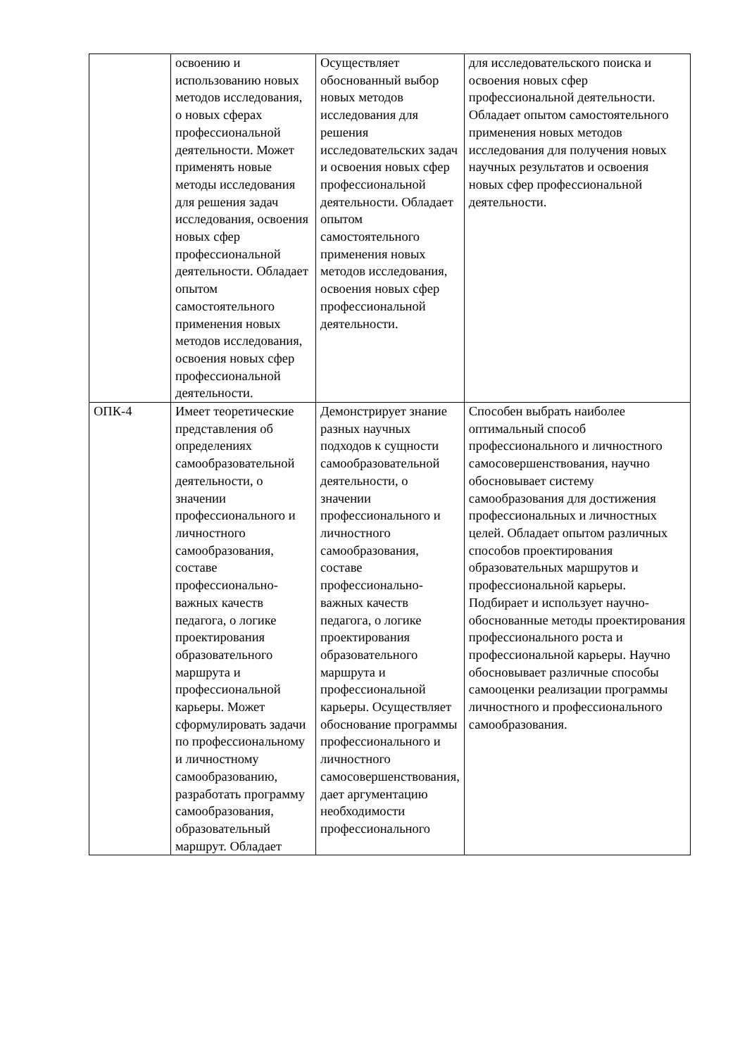| | освоению и использованию новых методов исследования, о новых сферах профессиональной деятельности. Может применять новые методы исследования для решения задач исследования, освоения новых сфер профессиональной деятельности. Обладает опытом самостоятельного применения новых методов исследования, освоения новых сфер профессиональной деятельности. | Осуществляет обоснованный выбор новых методов исследования для решения исследовательских задач и освоения новых сфер профессиональной деятельности. Обладает опытом самостоятельного применения новых методов исследования, освоения новых сфер профессиональной деятельности. | для исследовательского поиска и освоения новых сфер профессиональной деятельности. Обладает опытом самостоятельного применения новых методов исследования для получения новых научных результатов и освоения новых сфер профессиональной деятельности. |
| ОПК-4 | Имеет теоретические представления об определениях самообразовательной деятельности, о значении профессионального и личностного самообразования, составе профессионально-важных качеств педагога, о логике проектирования образовательного маршрута и профессиональной карьеры. Может сформулировать задачи по профессиональному и личностному самообразованию, разработать программу самообразования, образовательный маршрут. Обладает | Демонстрирует знание разных научных подходов к сущности самообразовательной деятельности, о значении профессионального и личностного самообразования, составе профессионально-важных качеств педагога, о логике проектирования образовательного маршрута и профессиональной карьеры. Осуществляет обоснование программы профессионального и личностного самосовершенствования, дает аргументацию необходимости профессионального | Способен выбрать наиболее оптимальный способ профессионального и личностного самосовершенствования, научно обосновывает систему самообразования для достижения профессиональных и личностных целей. Обладает опытом различных способов проектирования образовательных маршрутов и профессиональной карьеры. Подбирает и использует научно-обоснованные методы проектирования профессионального роста и профессиональной карьеры. Научно обосновывает различные способы самооценки реализации программы личностного и профессионального самообразования. |